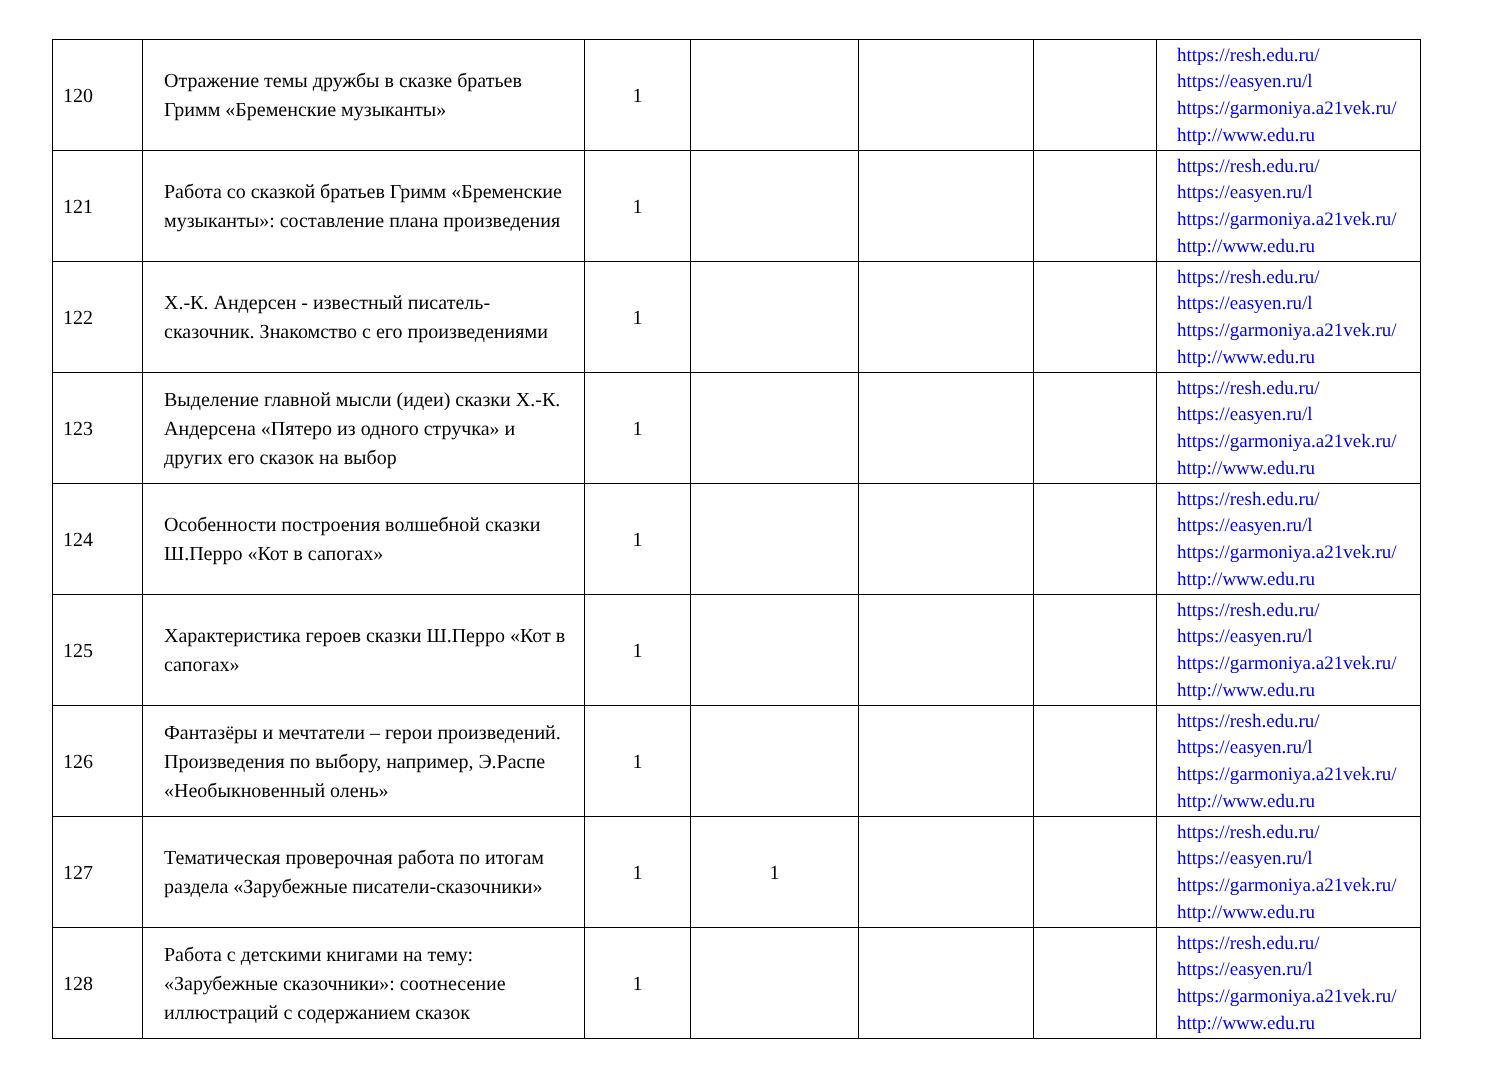| 120 | Отражение темы дружбы в сказке братьев Гримм «Бременские музыканты» | 1 | | | | https://resh.edu.ru/ https://easyen.ru/l https://garmoniya.a21vek.ru/ http://www.edu.ru |
| 121 | Работа со сказкой братьев Гримм «Бременские музыканты»: составление плана произведения | 1 | | | | https://resh.edu.ru/ https://easyen.ru/l https://garmoniya.a21vek.ru/ http://www.edu.ru |
| 122 | Х.-К. Андерсен - известный писатель-сказочник. Знакомство с его произведениями | 1 | | | | https://resh.edu.ru/ https://easyen.ru/l https://garmoniya.a21vek.ru/ http://www.edu.ru |
| 123 | Выделение главной мысли (идеи) сказки Х.-К. Андерсена «Пятеро из одного стручка» и других его сказок на выбор | 1 | | | | https://resh.edu.ru/ https://easyen.ru/l https://garmoniya.a21vek.ru/ http://www.edu.ru |
| 124 | Особенности построения волшебной сказки Ш.Перро «Кот в сапогах» | 1 | | | | https://resh.edu.ru/ https://easyen.ru/l https://garmoniya.a21vek.ru/ http://www.edu.ru |
| 125 | Характеристика героев сказки Ш.Перро «Кот в сапогах» | 1 | | | | https://resh.edu.ru/ https://easyen.ru/l https://garmoniya.a21vek.ru/ http://www.edu.ru |
| 126 | Фантазёры и мечтатели – герои произведений. Произведения по выбору, например, Э.Распе «Необыкновенный олень» | 1 | | | | https://resh.edu.ru/ https://easyen.ru/l https://garmoniya.a21vek.ru/ http://www.edu.ru |
| 127 | Тематическая проверочная работа по итогам раздела «Зарубежные писатели-сказочники» | 1 | 1 | | | https://resh.edu.ru/ https://easyen.ru/l https://garmoniya.a21vek.ru/ http://www.edu.ru |
| 128 | Работа с детскими книгами на тему: «Зарубежные сказочники»: соотнесение иллюстраций с содержанием сказок | 1 | | | | https://resh.edu.ru/ https://easyen.ru/l https://garmoniya.a21vek.ru/ http://www.edu.ru |